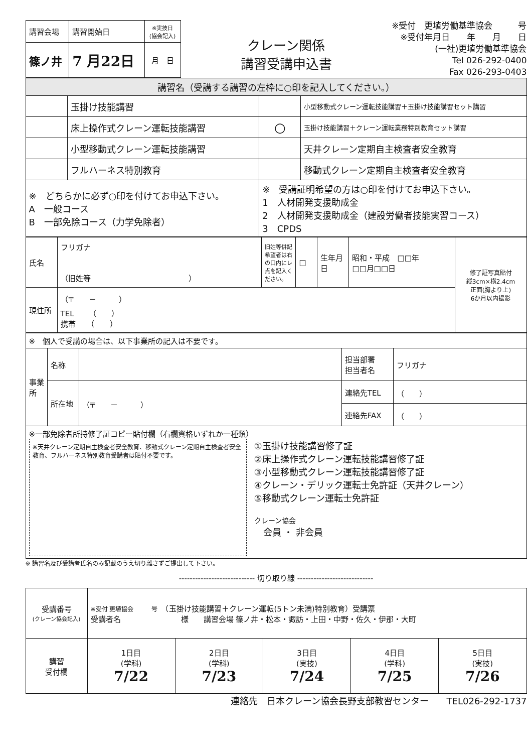| 講習会場 | 講習開始日 | ※実技日 (協会記入) |
| 篠ノ井 | 7 月22日 | 月 日 |
クレーン関係
講習受講申込書
※受付　更埴労働基準協会　　　号
※受付年月日　　年　　月　　日
(一社)更埴労働基準協会
Tel 026-292-0400
Fax 026-293-0403
| 講習名（受講する講習の左枠に○印を記入してください。） | | | |
| | 玉掛け技能講習 | | 小型移動式クレーン運転技能講習＋玉掛け技能講習セット講習 |
| | 床上操作式クレーン運転技能講習 | ○ | 玉掛け技能講習＋クレーン運転業務特別教育セット講習 |
| | 小型移動式クレーン運転技能講習 | | 天井クレーン定期自主検査者安全教育 |
| | フルハーネス特別教育 | | 移動式クレーン定期自主検査者安全教育 |
| ※ どちらかに必ず○印を付けてお申込下さい。 A 一般コース B 一部免除コース（力学免除者） | | ※ 受講証明希望の方は○印を付けてお申込下さい。 1 人材開発支援助成金 2 人材開発支援助成金（建設労働者技能実習コース） 3 CPDS | |
| 氏名 | フリガナ （旧姓等 ） | 旧姓等併記希望者は右の口内にレ点を記入ください。 | □ | 生年月日 | 昭和・平成 □□年 □□月□□日 | 修了証写真貼付 縦3cm×横2.4cm 正面(胸より上) 6か月以内撮影 |
| 現住所 | （〒 － ） TEL （ ） 携帯 （ ） | | | | | |
| ※ 個人で受講の場合は、以下事業所の記入は不要です。 | | | | |
| 事業所 | 名称 | | 担当部署 担当者名 | フリガナ |
| | 所在地 | （〒 － ） | 連絡先TEL | （ ） |
| | | | 連絡先FAX | （ ） |
| ※一部免除者所持修了証コピー貼付欄（右欄資格いずれか一種類） ※天井クレーン定期自主検査者安全教育、移動式クレーン定期自主検査者安全教育、フルハーネス特別教育受講者は貼付不要です。 ①玉掛け技能講習修了証 ②床上操作式クレーン運転技能講習修了証 ③小型移動式クレーン運転技能講習修了証 ④クレーン・デリック運転士免許証（天井クレーン） ⑤移動式クレーン運転士免許証 クレーン協会 会員 ・ 非会員 | | | | |
※ 講習名及び受講者氏名のみ記載のうえ切り離さずご提出して下さい。
---------------------------- 切り取り線 ----------------------------
| 受講番号 (クレーン協会記入) | ※受付 更埴協会 号 （玉掛け技能講習＋クレーン運転(5トン未満)特別教育）受講票 受講者名 様 講習会場 篠ノ井・松本・諏訪・上田・中野・佐久・伊那・大町 | | | | |
| 講習 受付欄 | 1日目 (学科) 7/22 | 2日目 (学科) 7/23 | 3日目 (実技) 7/24 | 4日目 (学科) 7/25 | 5日目 (実技) 7/26 |
連絡先　日本クレーン協会長野支部教習センター　　TEL026-292-1737